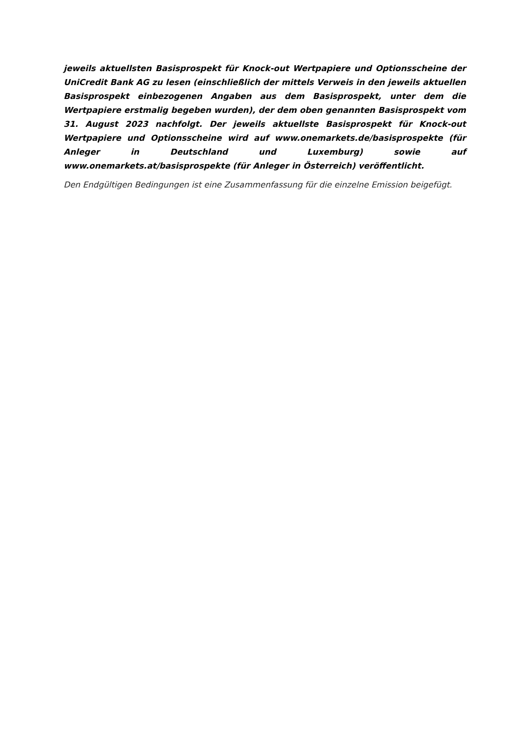jeweils aktuellsten Basisprospekt für Knock-out Wertpapiere und Optionsscheine der UniCredit Bank AG zu lesen (einschließlich der mittels Verweis in den jeweils aktuellen Basisprospekt einbezogenen Angaben aus dem Basisprospekt, unter dem die Wertpapiere erstmalig begeben wurden), der dem oben genannten Basisprospekt vom 31. August 2023 nachfolgt. Der jeweils aktuellste Basisprospekt für Knock-out Wertpapiere und Optionsscheine wird auf www.onemarkets.de/basisprospekte (für Anleger in Deutschland und Luxemburg) sowie auf www.onemarkets.at/basisprospekte (für Anleger in Österreich) veröffentlicht.
Den Endgültigen Bedingungen ist eine Zusammenfassung für die einzelne Emission beigefügt.